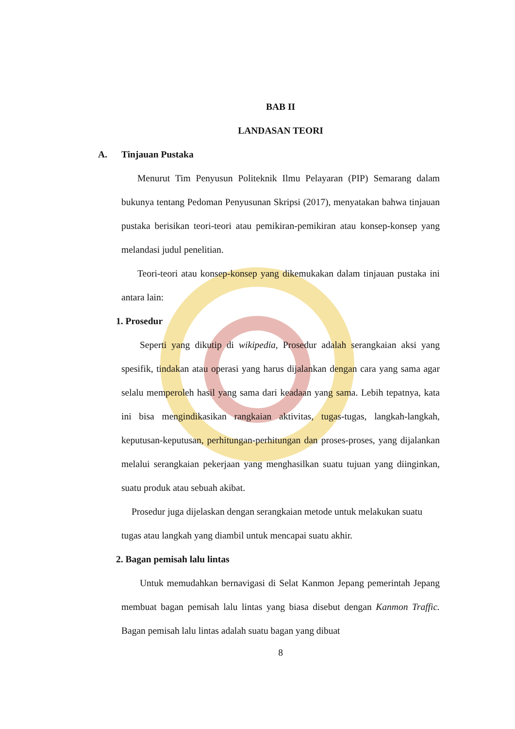BAB II
LANDASAN TEORI
A. Tinjauan Pustaka
Menurut Tim Penyusun Politeknik Ilmu Pelayaran (PIP) Semarang dalam bukunya tentang Pedoman Penyusunan Skripsi (2017), menyatakan bahwa tinjauan pustaka berisikan teori-teori atau pemikiran-pemikiran atau konsep-konsep yang melandasi judul penelitian.
Teori-teori atau konsep-konsep yang dikemukakan dalam tinjauan pustaka ini antara lain:
1. Prosedur
Seperti yang dikutip di wikipedia, Prosedur adalah serangkaian aksi yang spesifik, tindakan atau operasi yang harus dijalankan dengan cara yang sama agar selalu memperoleh hasil yang sama dari keadaan yang sama. Lebih tepatnya, kata ini bisa mengindikasikan rangkaian aktivitas, tugas-tugas, langkah-langkah, keputusan-keputusan, perhitungan-perhitungan dan proses-proses, yang dijalankan melalui serangkaian pekerjaan yang menghasilkan suatu tujuan yang diinginkan, suatu produk atau sebuah akibat.
Prosedur juga dijelaskan dengan serangkaian metode untuk melakukan suatu tugas atau langkah yang diambil untuk mencapai suatu akhir.
2. Bagan pemisah lalu lintas
Untuk memudahkan bernavigasi di Selat Kanmon Jepang pemerintah Jepang membuat bagan pemisah lalu lintas yang biasa disebut dengan Kanmon Traffic. Bagan pemisah lalu lintas adalah suatu bagan yang dibuat
8